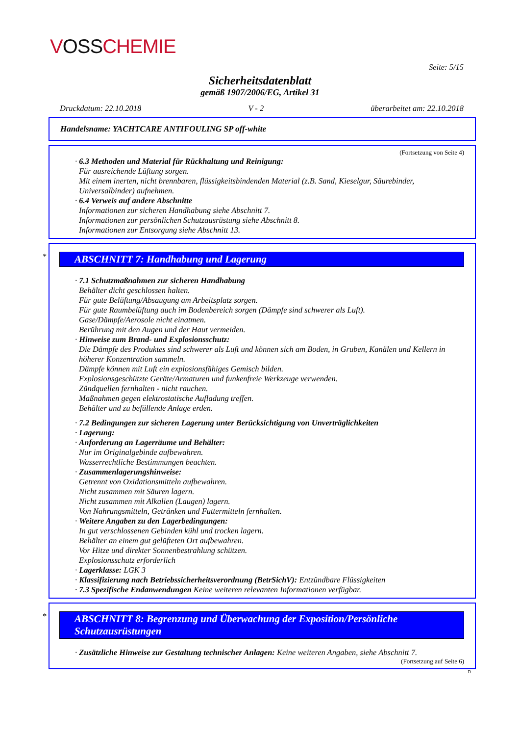VOSS CHEMIE
Seite: 5/15
Sicherheitsdatenblatt
gemäß 1907/2006/EG, Artikel 31
Druckdatum: 22.10.2018 V - 2 überarbeitet am: 22.10.2018
Handelsname: YACHTCARE ANTIFOULING SP off-white
(Fortsetzung von Seite 4)
· 6.3 Methoden und Material für Rückhaltung und Reinigung:
Für ausreichende Lüftung sorgen.
Mit einem inerten, nicht brennbaren, flüssigkeitsbindenden Material (z.B. Sand, Kieselgur, Säurebinder, Universalbinder) aufnehmen.
· 6.4 Verweis auf andere Abschnitte
Informationen zur sicheren Handhabung siehe Abschnitt 7.
Informationen zur persönlichen Schutzausrüstung siehe Abschnitt 8.
Informationen zur Entsorgung siehe Abschnitt 13.
*
ABSCHNITT 7: Handhabung und Lagerung
· 7.1 Schutzmaßnahmen zur sicheren Handhabung
Behälter dicht geschlossen halten.
Für gute Belüftung/Absaugung am Arbeitsplatz sorgen.
Für gute Raumbelüftung auch im Bodenbereich sorgen (Dämpfe sind schwerer als Luft).
Gase/Dämpfe/Aerosole nicht einatmen.
Berührung mit den Augen und der Haut vermeiden.
· Hinweise zum Brand- und Explosionsschutz:
Die Dämpfe des Produktes sind schwerer als Luft und können sich am Boden, in Gruben, Kanälen und Kellern in höherer Konzentration sammeln.
Dämpfe können mit Luft ein explosionsfähiges Gemisch bilden.
Explosionsgeschützte Geräte/Armaturen und funkenfreie Werkzeuge verwenden.
Zündquellen fernhalten - nicht rauchen.
Maßnahmen gegen elektrostatische Aufladung treffen.
Behälter und zu befüllende Anlage erden.
· 7.2 Bedingungen zur sicheren Lagerung unter Berücksichtigung von Unverträglichkeiten
· Lagerung:
· Anforderung an Lagerräume und Behälter:
Nur im Originalgebinde aufbewahren.
Wasserrechtliche Bestimmungen beachten.
· Zusammenlagerungshinweise:
Getrennt von Oxidationsmitteln aufbewahren.
Nicht zusammen mit Säuren lagern.
Nicht zusammen mit Alkalien (Laugen) lagern.
Von Nahrungsmitteln, Getränken und Futtermitteln fernhalten.
· Weitere Angaben zu den Lagerbedingungen:
In gut verschlossenen Gebinden kühl und trocken lagern.
Behälter an einem gut gelüfteten Ort aufbewahren.
Vor Hitze und direkter Sonnenbestrahlung schützen.
Explosionsschutz erforderlich
· Lagerklasse: LGK 3
· Klassifizierung nach Betriebssicherheitsverordnung (BetrSichV): Entzündbare Flüssigkeiten
· 7.3 Spezifische Endanwendungen Keine weiteren relevanten Informationen verfügbar.
*
ABSCHNITT 8: Begrenzung und Überwachung der Exposition/Persönliche Schutzausrüstungen
· Zusätzliche Hinweise zur Gestaltung technischer Anlagen: Keine weiteren Angaben, siehe Abschnitt 7.
(Fortsetzung auf Seite 6)
D